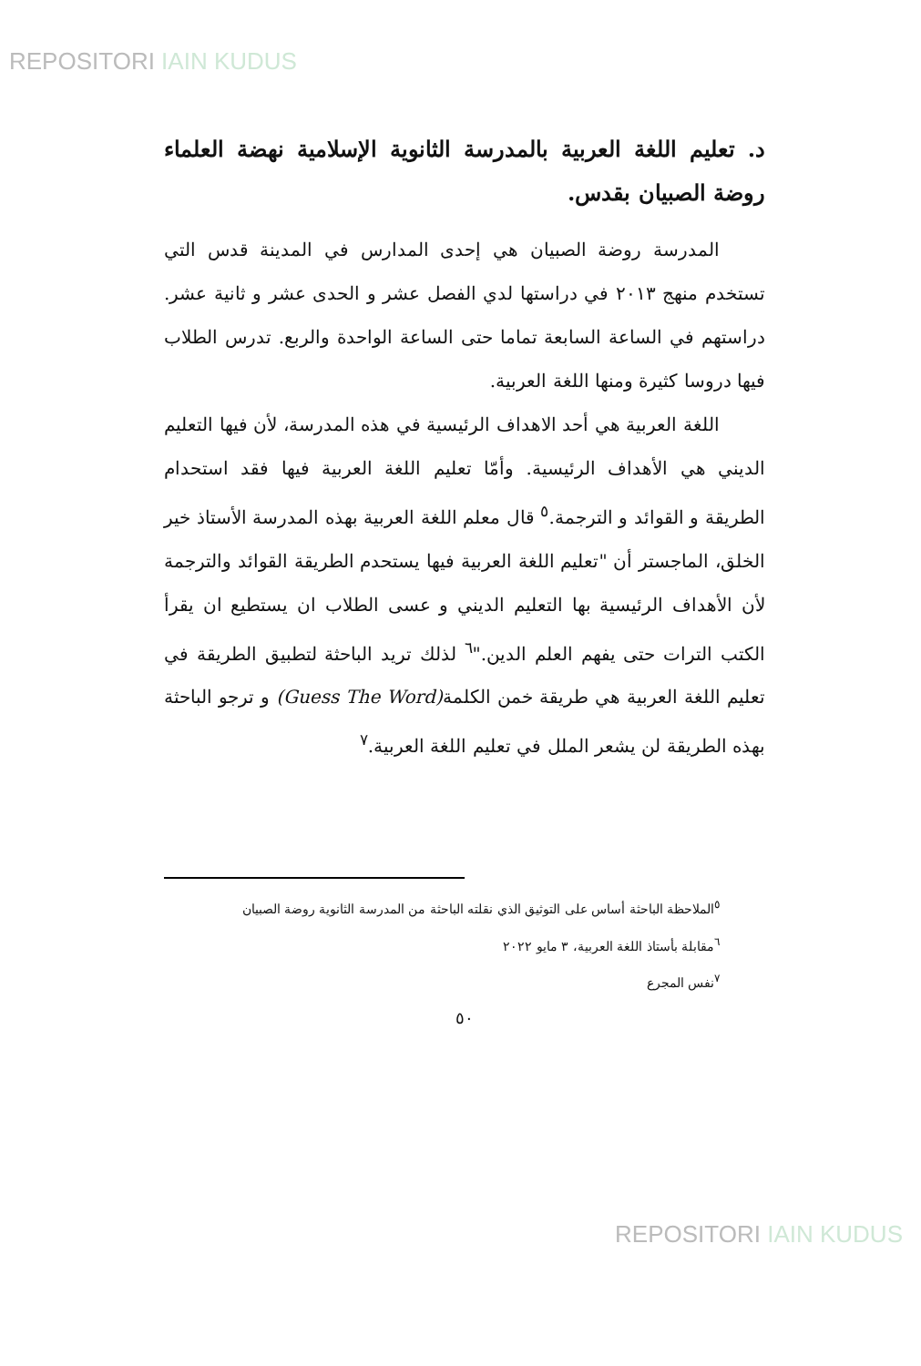REPOSITORI IAIN KUDUS
د. تعليم اللغة العربية بالمدرسة الثانوية الإسلامية نهضة العلماء روضة الصبيان بقدس.
المدرسة روضة الصبيان هي إحدى المدارس في المدينة قدس التي تستخدم منهج ٢٠١٣ في دراستها لدي الفصل عشر و الحدى عشر و ثانية عشر. دراستهم في الساعة السابعة تماما حتى الساعة الواحدة والربع. تدرس الطلاب فيها دروسا كثيرة ومنها اللغة العربية.
اللغة العربية هي أحد الاهداف الرئيسية في هذه المدرسة، لأن فيها التعليم الديني هي الأهداف الرئيسية. وأمّا تعليم اللغة العربية فيها فقد استحدام الطريقة و القوائد و الترجمة.<sup>٥</sup> قال معلم اللغة العربية بهذه المدرسة الأستاذ خير الخلق، الماجستر أن "تعليم اللغة العربية فيها يستحدم الطريقة القوائد والترجمة لأن الأهداف الرئيسية بها التعليم الديني و عسى الطلاب ان يستطيع ان يقرأ الكتب الترات حتى يفهم العلم الدين."<sup>٦</sup> لذلك تريد الباحثة لتطبيق الطريقة في تعليم اللغة العربية هي طريقة خمن الكلمة(Guess The Word) و ترجو الباحثة بهذه الطريقة لن يشعر الملل في تعليم اللغة العربية.<sup>٧</sup>
<sup>٥</sup> الملاحظة الباحثة أساس على التوثيق الذي نقلته الباحثة من المدرسة الثانوية روضة الصبيان
<sup>٦</sup> مقابلة بأستاذ اللغة العربية، ٣ مايو ٢٠٢٢
<sup>٧</sup> نفس المجرع
٥٠
REPOSITORI IAIN KUDUS